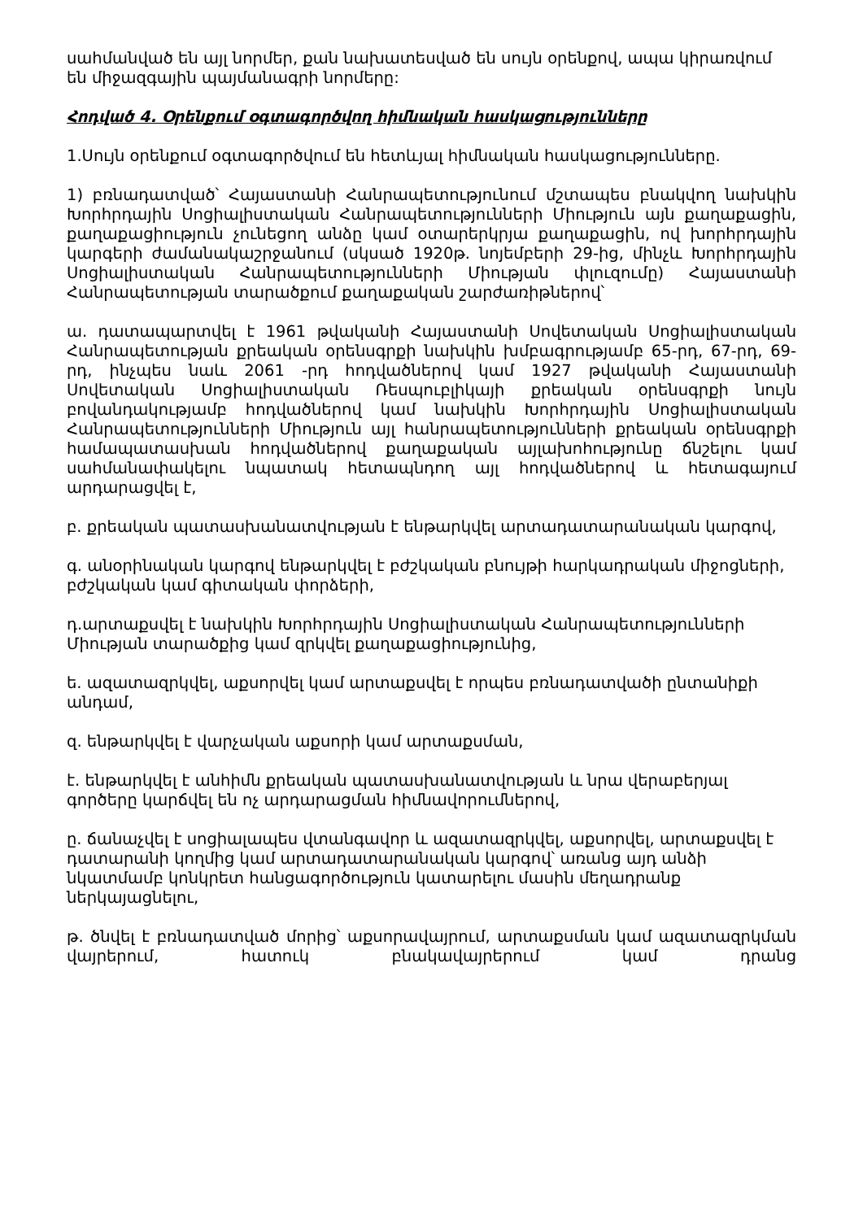սահմանված են այլ նորմեր, քան նախատեսված են սույն օրենքով, ապա կիրառվում են միջազգային պայմանագրի նորմերը:
Հոդված 4. Օրենքում օգտագործվող հիմնական հասկացությունները
1.Սույն օրենքում օգտագործվում են հետևյալ հիմնական հասկացությունները.
1) բռնադատված՝ Հայաստանի Հանրապետությունում մշտապես բնակվող նախկին Խորհրդային Սոցիալիստական Հանրապետությունների Միություն այն քաղաքացին, քաղաքացիություն չունեցող անձը կամ օտարերկրյա քաղաքացին, ով խորհրդային կարգերի ժամանակաշրջանում (սկսած 1920թ. նոյեմբերի 29-ից, մինչև Խորհրդային Սոցիալիստական Հանրապետությունների Միության փլուզումը) Հայաստանի Հանրապետության տարածքում քաղաքական շարժառիթներով՝
ա. դատապարտվել է 1961 թվականի Հայաստանի Սովետական Սոցիալիստական Հանրապետության քրեական օրենսգրքի նախկին խմբագրությամբ 65-րդ, 67-րդ, 69-րդ, ինչպես նաև 2061 -րդ հոդվածներով կամ 1927 թվականի Հայաստանի Սովետական Սոցիալիստական Ռեսպուբլիկայի քրեական օրենսգրքի նույն բովանդակությամբ հոդվածներով կամ նախկին Խորհրդային Սոցիալիստական Հանրապետությունների Միություն այլ հանրապետությունների քրեական օրենսգրքի համապատասխան հոդվածներով քաղաքական այլախոհությունը ճնշելու կամ սահմանափակելու նպատակ հետապնդող այլ հոդվածներով և հետագայում արդարացվել է,
բ. քրեական պատասխանատվության է ենթարկվել արտադատարանական կարգով,
գ. անօրինական կարգով ենթարկվել է բժշկական բնույթի հարկադրական միջոցների, բժշկական կամ գիտական փորձերի,
դ.արտաքսվել է նախկին Խորհրդային Սոցիալիստական Հանրապետությունների Միության տարածքից կամ զրկվել քաղաքացիությունից,
ե. ազատազրկվել, աքսորվել կամ արտաքսվել է որպես բռնադատվածի ընտանիքի անդամ,
զ. ենթարկվել է վարչական աքսորի կամ արտաքսման,
է. ենթարկվել է անհիմն քրեական պատասխանատվության և նրա վերաբերյալ գործերը կարճվել են ոչ արդարացման հիմնավորումներով,
ը. ճանաչվել է սոցիալապես վտանգավոր և ազատազրկվել, աքսորվել, արտաքսվել է դատարանի կողմից կամ արտադատարանական կարգով՝ առանց այդ անձի նկատմամբ կոնկրետ հանցագործություն կատարելու մասին մեղադրանք ներկայացնելու,
թ. ծնվել է բռնադատված մորից՝ աքսորավայրում, արտաքսման կամ ազատազրկման վայրերում, հատուկ բնակավայրերում կամ դրանց